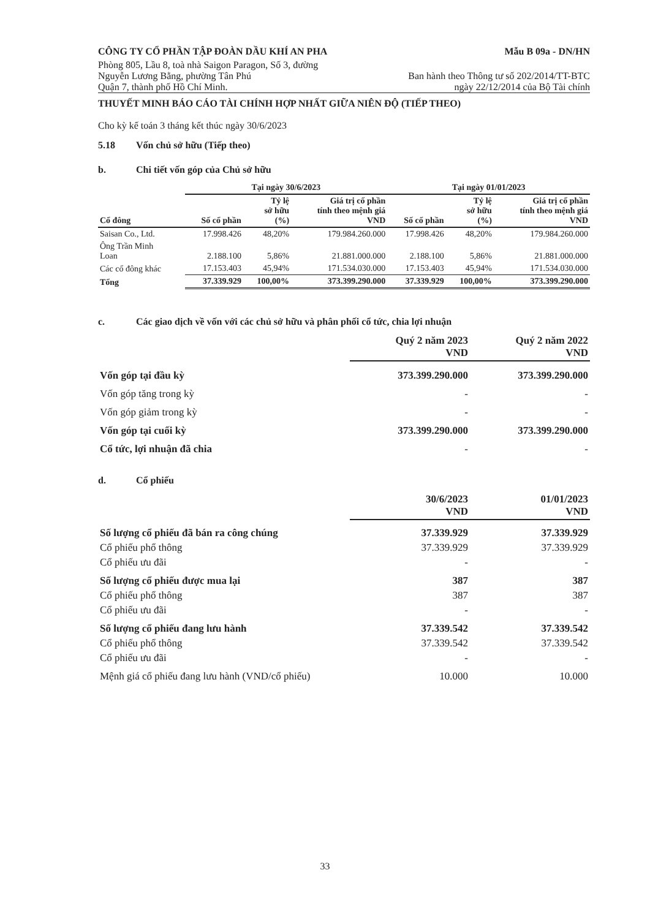CÔNG TY CỔ PHẦN TẬP ĐOÀN DẦU KHÍ AN PHA
Mẫu B 09a - DN/HN
Phòng 805, Lầu 8, toà nhà Saigon Paragon, Số 3, đường
Nguyễn Lương Bằng, phường Tân Phú
Quận 7, thành phố Hồ Chí Minh.
Ban hành theo Thông tư số 202/2014/TT-BTC
ngày 22/12/2014 của Bộ Tài chính
THUYẾT MINH BÁO CÁO TÀI CHÍNH HỢP NHẤT GIỮA NIÊN ĐỘ (TIẾP THEO)
Cho kỳ kế toán 3 tháng kết thúc ngày 30/6/2023
5.18 Vốn chủ sở hữu (Tiếp theo)
b. Chi tiết vốn góp của Chủ sở hữu
| | Tại ngày 30/6/2023 | | | Tại ngày 01/01/2023 | | |
| --- | --- | --- | --- | --- | --- | --- |
| Cổ đông | Số cổ phần | Tỷ lệ sở hữu (%) | Giá trị cổ phần tính theo mệnh giá VND | Số cổ phần | Tỷ lệ sở hữu (%) | Giá trị cổ phần tính theo mệnh giá VND |
| Saisan Co., Ltd. | 17.998.426 | 48,20% | 179.984.260.000 | 17.998.426 | 48,20% | 179.984.260.000 |
| Ông Trần Minh Loan | 2.188.100 | 5,86% | 21.881.000.000 | 2.188.100 | 5,86% | 21.881.000.000 |
| Các cổ đông khác | 17.153.403 | 45,94% | 171.534.030.000 | 17.153.403 | 45,94% | 171.534.030.000 |
| Tổng | 37.339.929 | 100,00% | 373.399.290.000 | 37.339.929 | 100,00% | 373.399.290.000 |
c. Các giao dịch về vốn với các chủ sở hữu và phân phối cổ tức, chia lợi nhuận
| | Quý 2 năm 2023 VND | Quý 2 năm 2022 VND |
| --- | --- | --- |
| Vốn góp tại đầu kỳ | 373.399.290.000 | 373.399.290.000 |
| Vốn góp tăng trong kỳ | - | - |
| Vốn góp giảm trong kỳ | - | - |
| Vốn góp tại cuối kỳ | 373.399.290.000 | 373.399.290.000 |
| Cổ tức, lợi nhuận đã chia | - | - |
d. Cổ phiếu
| | 30/6/2023 VND | 01/01/2023 VND |
| --- | --- | --- |
| Số lượng cổ phiếu đã bán ra công chúng | 37.339.929 | 37.339.929 |
| Cổ phiếu phổ thông | 37.339.929 | 37.339.929 |
| Cổ phiếu ưu đãi | - | - |
| Số lượng cổ phiếu được mua lại | 387 | 387 |
| Cổ phiếu phổ thông | 387 | 387 |
| Cổ phiếu ưu đãi | - | - |
| Số lượng cổ phiếu đang lưu hành | 37.339.542 | 37.339.542 |
| Cổ phiếu phổ thông | 37.339.542 | 37.339.542 |
| Cổ phiếu ưu đãi | - | - |
| Mệnh giá cổ phiếu đang lưu hành (VND/cổ phiếu) | 10.000 | 10.000 |
33